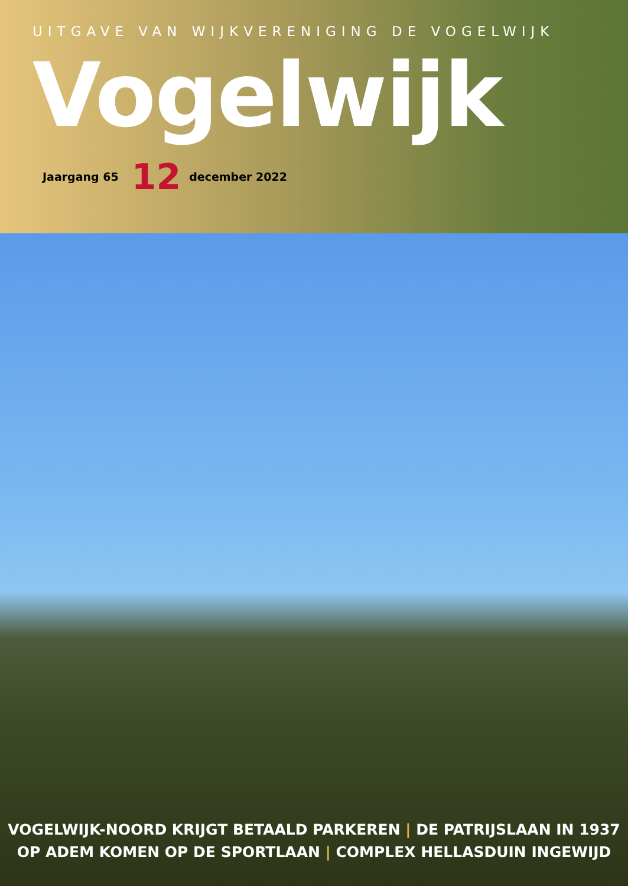UITGAVE VAN WIJKVERENIGING DE VOGELWIJK
Vogelwijk
Jaargang 65 12 december 2022
VOGELWIJK-NOORD KRIJGT BETAALD PARKEREN | DE PATRIJSLAAN IN 1937
OP ADEM KOMEN OP DE SPORTLAAN | COMPLEX HELLASDUIN INGEWIJD